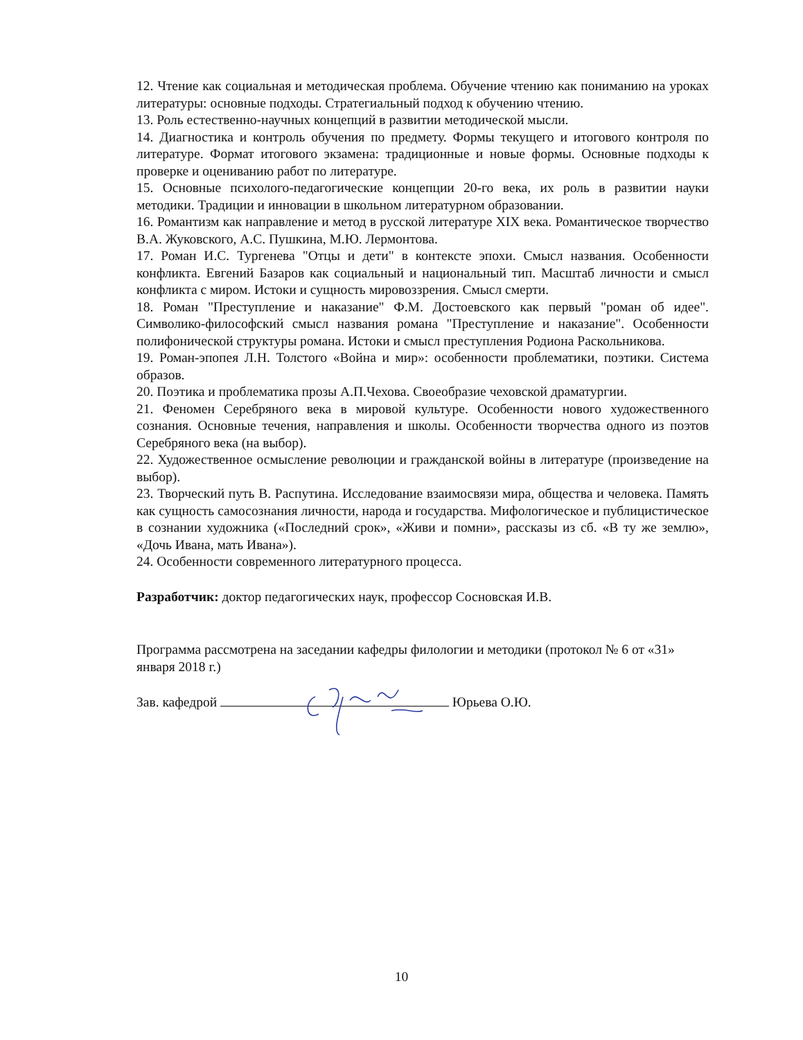12. Чтение как социальная и методическая проблема. Обучение чтению как пониманию на уроках литературы: основные подходы. Стратегиальный подход к обучению чтению.
13. Роль естественно-научных концепций в развитии методической мысли.
14. Диагностика и контроль обучения по предмету. Формы текущего и итогового контроля по литературе. Формат итогового экзамена: традиционные и новые формы. Основные подходы к проверке и оцениванию работ по литературе.
15. Основные психолого-педагогические концепции 20-го века, их роль в развитии науки методики. Традиции и инновации в школьном литературном образовании.
16. Романтизм как направление и метод в русской литературе XIX века. Романтическое творчество В.А. Жуковского, А.С. Пушкина, М.Ю. Лермонтова.
17. Роман И.С. Тургенева "Отцы и дети" в контексте эпохи. Смысл названия. Особенности конфликта. Евгений Базаров как социальный и национальный тип. Масштаб личности и смысл конфликта с миром. Истоки и сущность мировоззрения. Смысл смерти.
18. Роман "Преступление и наказание" Ф.М. Достоевского как первый "роман об идее". Символико-философский смысл названия романа "Преступление и наказание". Особенности полифонической структуры романа. Истоки и смысл преступления Родиона Раскольникова.
19. Роман-эпопея Л.Н. Толстого «Война и мир»: особенности проблематики, поэтики. Система образов.
20. Поэтика и проблематика прозы А.П.Чехова. Своеобразие чеховской драматургии.
21. Феномен Серебряного века в мировой культуре. Особенности нового художественного сознания. Основные течения, направления и школы. Особенности творчества одного из поэтов Серебряного века (на выбор).
22. Художественное осмысление революции и гражданской войны в литературе (произведение на выбор).
23. Творческий путь В. Распутина. Исследование взаимосвязи мира, общества и человека. Память как сущность самосознания личности, народа и государства. Мифологическое и публицистическое в сознании художника («Последний срок», «Живи и помни», рассказы из сб. «В ту же землю», «Дочь Ивана, мать Ивана»).
24. Особенности современного литературного процесса.
Разработчик: доктор педагогических наук, профессор Сосновская И.В.
Программа рассмотрена на заседании кафедры филологии и методики (протокол № 6 от «31» января 2018 г.)
Зав. кафедрой Юрьева О.Ю.
10